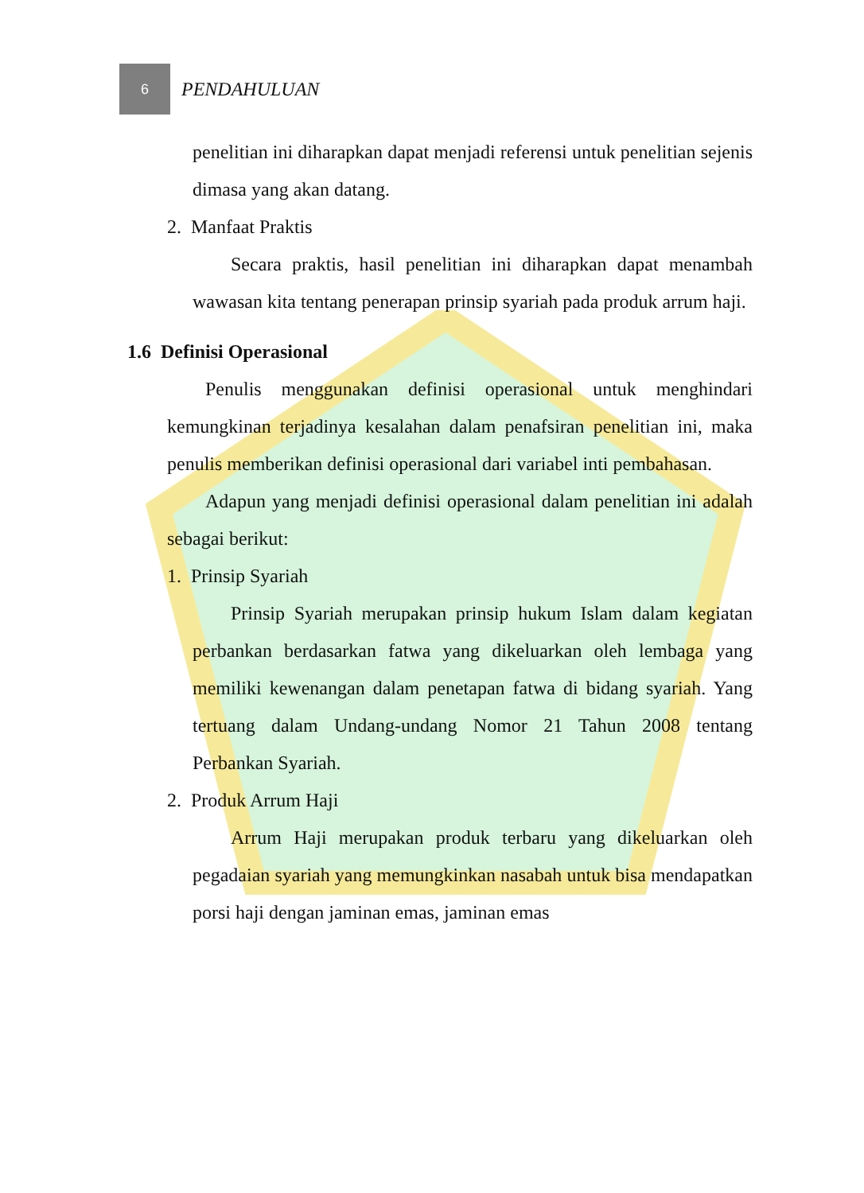6
PENDAHULUAN
penelitian ini diharapkan dapat menjadi referensi untuk penelitian sejenis dimasa yang akan datang.
2. Manfaat Praktis
Secara praktis, hasil penelitian ini diharapkan dapat menambah wawasan kita tentang penerapan prinsip syariah pada produk arrum haji.
1.6 Definisi Operasional
Penulis menggunakan definisi operasional untuk menghindari kemungkinan terjadinya kesalahan dalam penafsiran penelitian ini, maka penulis memberikan definisi operasional dari variabel inti pembahasan.
Adapun yang menjadi definisi operasional dalam penelitian ini adalah sebagai berikut:
1. Prinsip Syariah
Prinsip Syariah merupakan prinsip hukum Islam dalam kegiatan perbankan berdasarkan fatwa yang dikeluarkan oleh lembaga yang memiliki kewenangan dalam penetapan fatwa di bidang syariah. Yang tertuang dalam Undang-undang Nomor 21 Tahun 2008 tentang Perbankan Syariah.
2. Produk Arrum Haji
Arrum Haji merupakan produk terbaru yang dikeluarkan oleh pegadaian syariah yang memungkinkan nasabah untuk bisa mendapatkan porsi haji dengan jaminan emas, jaminan emas